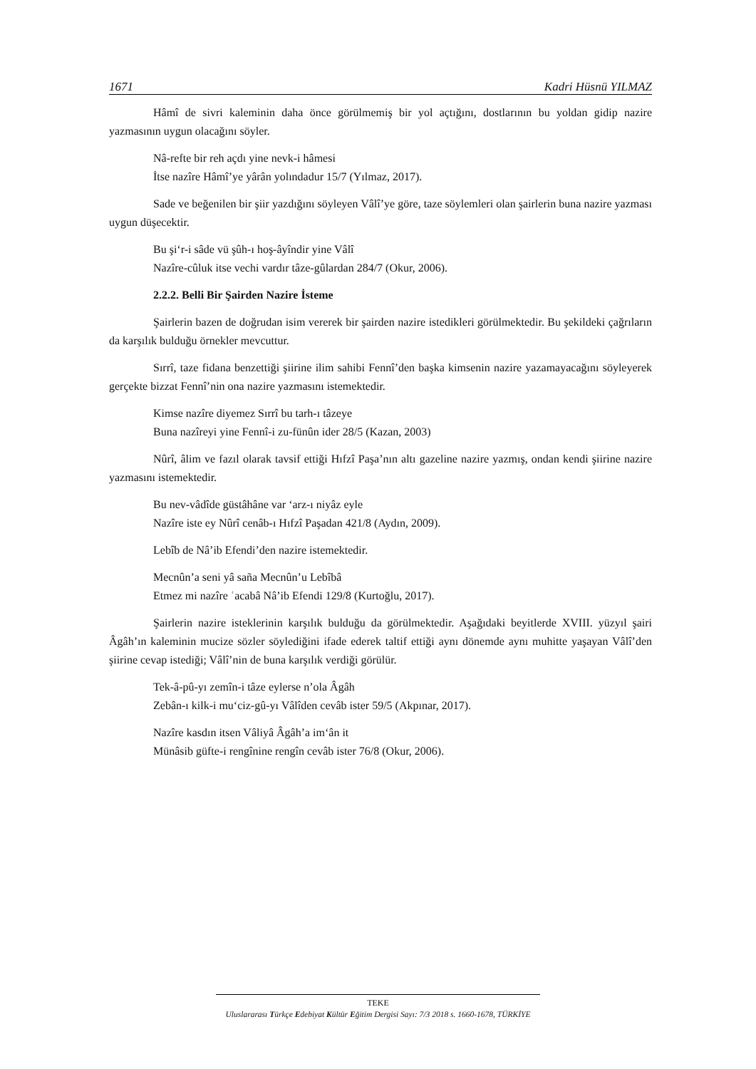1671 Kadri Hüsnü YILMAZ
Hâmî de sivri kaleminin daha önce görülmemiş bir yol açtığını, dostlarının bu yoldan gidip nazire yazmasının uygun olacağını söyler.
Nâ-refte bir reh açdı yine nevk-i hâmesi
İtse nazîre Hâmî’ye yârân yolındadur 15/7 (Yılmaz, 2017).
Sade ve beğenilen bir şiir yazdığını söyleyen Vâlî’ye göre, taze söylemleri olan şairlerin buna nazire yazması uygun düşecektir.
Bu şi‘r-i sâde vü şûh-ı hoş-âyîndir yine Vâlî
Nazîre-cûluk itse vechi vardır tâze-gûlardan 284/7 (Okur, 2006).
2.2.2. Belli Bir Şairden Nazire İsteme
Şairlerin bazen de doğrudan isim vererek bir şairden nazire istedikleri görülmektedir. Bu şekildeki çağrıların da karşılık bulduğu örnekler mevcuttur.
Sırrî, taze fidana benzettiği şiirine ilim sahibi Fennî’den başka kimsenin nazire yazamayacağını söyleyerek gerçekte bizzat Fennî’nin ona nazire yazmasını istemektedir.
Kimse nazîre diyemez Sırrî bu tarh-ı tâzeye
Buna nazîreyi yine Fennî-i zu-fünûn ider 28/5 (Kazan, 2003)
Nûrî, âlim ve fazıl olarak tavsif ettiği Hıfzî Paşa’nın altı gazeline nazire yazmış, ondan kendi şiirine nazire yazmasını istemektedir.
Bu nev-vâdîde güstâhâne var ‘arz-ı niyâz eyle
Nazîre iste ey Nûrî cenâb-ı Hıfzî Paşadan 421/8 (Aydın, 2009).
Lebîb de Nâ’ib Efendi’den nazire istemektedir.
Mecnûn’a seni yâ saña Mecnûn’u Lebîbâ
Etmez mi nazîre ʿacabâ Nâ’ib Efendi 129/8 (Kurtoğlu, 2017).
Şairlerin nazire isteklerinin karşılık bulduğu da görülmektedir. Aşağıdaki beyitlerde XVIII. yüzyıl şairi Âgâh’ın kaleminin mucize sözler söylediğini ifade ederek taltif ettiği aynı dönemde aynı muhitte yaşayan Vâlî’den şiirine cevap istediği; Vâlî’nin de buna karşılık verdiği görülür.
Tek-â-pû-yı zemîn-i tâze eylerse n’ola Âgâh
Zebân-ı kilk-i mu‘ciz-gû-yı Vâlîden cevâb ister 59/5 (Akpınar, 2017).
Nazîre kasdın itsen Vâliyâ Âgâh’a im‘ân it
Münâsib güfte-i rengînine rengîn cevâb ister 76/8 (Okur, 2006).
TEKE
Uluslararası Türkçe Edebiyat Kültür Eğitim Dergisi Sayı: 7/3 2018 s. 1660-1678, TÜRKİYE